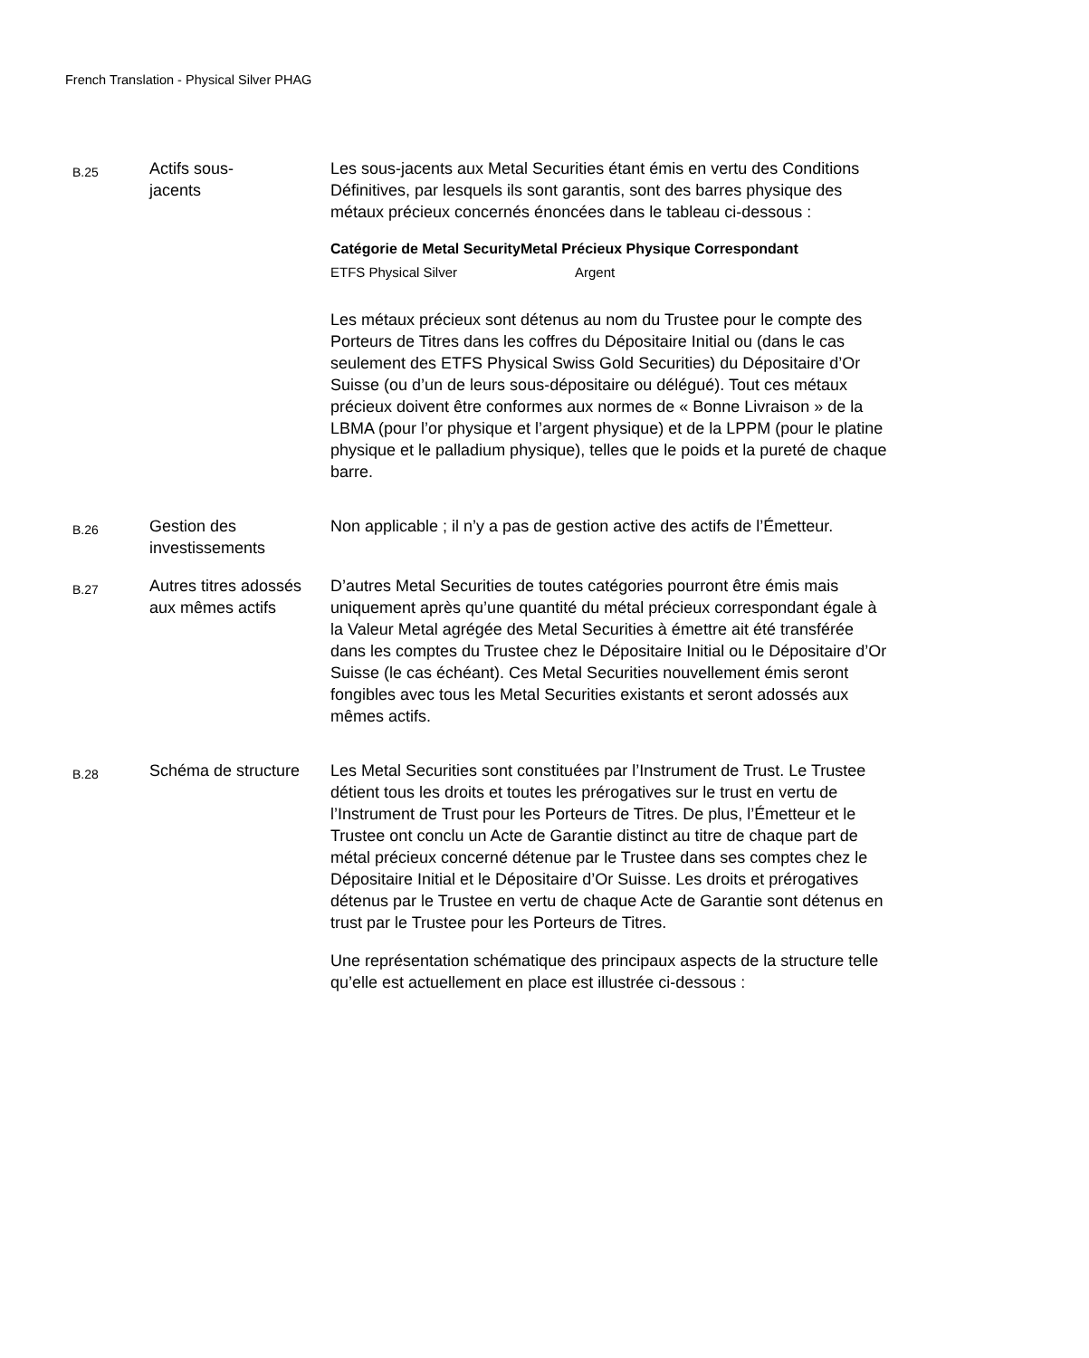French Translation - Physical Silver PHAG
| B.25 | Actifs sous- jacents | Les sous-jacents aux Metal Securities étant émis en vertu des Conditions Définitives, par lesquels ils sont garantis, sont des barres physique des métaux précieux concernés énoncées dans le tableau ci-dessous : / Catégorie de Metal Security / Metal Précieux Physique Correspondant / / --- / --- / / ETFS Physical Silver / Argent / Les métaux précieux sont détenus au nom du Trustee pour le compte des Porteurs de Titres dans les coffres du Dépositaire Initial ou (dans le cas seulement des ETFS Physical Swiss Gold Securities) du Dépositaire d’Or Suisse (ou d’un de leurs sous-dépositaire ou délégué). Tout ces métaux précieux doivent être conformes aux normes de « Bonne Livraison » de la LBMA (pour l’or physique et l’argent physique) et de la LPPM (pour le platine physique et le palladium physique), telles que le poids et la pureté de chaque barre. |
| B.26 | Gestion des investissements | Non applicable ; il n’y a pas de gestion active des actifs de l’Émetteur. |
| B.27 | Autres titres adossés aux mêmes actifs | D’autres Metal Securities de toutes catégories pourront être émis mais uniquement après qu’une quantité du métal précieux correspondant égale à la Valeur Metal agrégée des Metal Securities à émettre ait été transférée dans les comptes du Trustee chez le Dépositaire Initial ou le Dépositaire d’Or Suisse (le cas échéant). Ces Metal Securities nouvellement émis seront fongibles avec tous les Metal Securities existants et seront adossés aux mêmes actifs. |
| B.28 | Schéma de structure | Les Metal Securities sont constituées par l’Instrument de Trust. Le Trustee détient tous les droits et toutes les prérogatives sur le trust en vertu de l’Instrument de Trust pour les Porteurs de Titres. De plus, l’Émetteur et le Trustee ont conclu un Acte de Garantie distinct au titre de chaque part de métal précieux concerné détenue par le Trustee dans ses comptes chez le Dépositaire Initial et le Dépositaire d’Or Suisse. Les droits et prérogatives détenus par le Trustee en vertu de chaque Acte de Garantie sont détenus en trust par le Trustee pour les Porteurs de Titres. Une représentation schématique des principaux aspects de la structure telle qu’elle est actuellement en place est illustrée ci-dessous : |